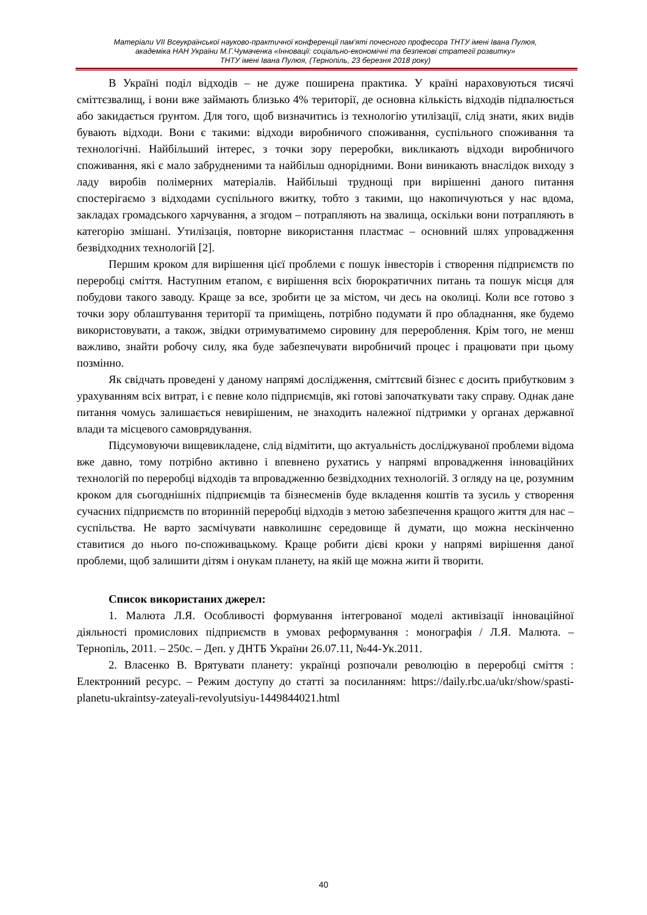Матеріали VII Всеукраїнської науково-практичної конференції пам'яті почесного професора ТНТУ імені Івана Пулюя,
академіка НАН України М.Г.Чумаченка «Інновації: соціально-економічні та безпекові стратегії розвитку»
ТНТУ імені Івана Пулюя, (Тернопіль, 23 березня 2018 року)
В Україні поділ відходів – не дуже поширена практика. У країні нараховуються тисячі сміттєзвалищ, і вони вже займають близько 4% території, де основна кількість відходів підпалюється або закидається ґрунтом. Для того, щоб визначитись із технологію утилізації, слід знати, яких видів бувають відходи. Вони є такими: відходи виробничого споживання, суспільного споживання та технологічні. Найбільший інтерес, з точки зору переробки, викликають відходи виробничого споживання, які є мало забрудненими та найбільш однорідними. Вони виникають внаслідок виходу з ладу виробів полімерних матеріалів. Найбільші труднощі при вирішенні даного питання спостерігаємо з відходами суспільного вжитку, тобто з такими, що накопичуються у нас вдома, закладах громадського харчування, а згодом – потрапляють на звалища, оскільки вони потрапляють в категорію змішані. Утилізація, повторне використання пластмас – основний шлях упровадження безвідходних технологій [2].
Першим кроком для вирішення цієї проблеми є пошук інвесторів і створення підприємств по переробці сміття. Наступним етапом, є вирішення всіх бюрократичних питань та пошук місця для побудови такого заводу. Краще за все, зробити це за містом, чи десь на околиці. Коли все готово з точки зору облаштування території та приміщень, потрібно подумати й про обладнання, яке будемо використовувати, а також, звідки отримуватимемо сировину для перероблення. Крім того, не менш важливо, знайти робочу силу, яка буде забезпечувати виробничий процес і працювати при цьому позмінно.
Як свідчать проведені у даному напрямі дослідження, сміттєвий бізнес є досить прибутковим з урахуванням всіх витрат, і є певне коло підприємців, які готові започаткувати таку справу. Однак дане питання чомусь залишається невирішеним, не знаходить належної підтримки у органах державної влади та місцевого самоврядування.
Підсумовуючи вищевикладене, слід відмітити, що актуальність досліджуваної проблеми відома вже давно, тому потрібно активно і впевнено рухатись у напрямі впровадження інноваційних технологій по переробці відходів та впровадженню безвідходних технологій. З огляду на це, розумним кроком для сьогоднішніх підприємців та бізнесменів буде вкладення коштів та зусиль у створення сучасних підприємств по вторинній переробці відходів з метою забезпечення кращого життя для нас – суспільства. Не варто засмічувати навколишнє середовище й думати, що можна нескінченно ставитися до нього по-споживацькому. Краще робити дієві кроки у напрямі вирішення даної проблеми, щоб залишити дітям і онукам планету, на якій ще можна жити й творити.
Список використаних джерел:
1. Малюта Л.Я. Особливості формування інтегрованої моделі активізації інноваційної діяльності промислових підприємств в умовах реформування : монографія / Л.Я. Малюта. – Тернопіль, 2011. – 250с. – Деп. у ДНТБ України 26.07.11, №44-Ук.2011.
2. Власенко В. Врятувати планету: українці розпочали революцію в переробці сміття : Електронний ресурс. – Режим доступу до статті за посиланням: https://daily.rbc.ua/ukr/show/spasti-planetu-ukraintsy-zateyali-revolyutsiyu-1449844021.html
40